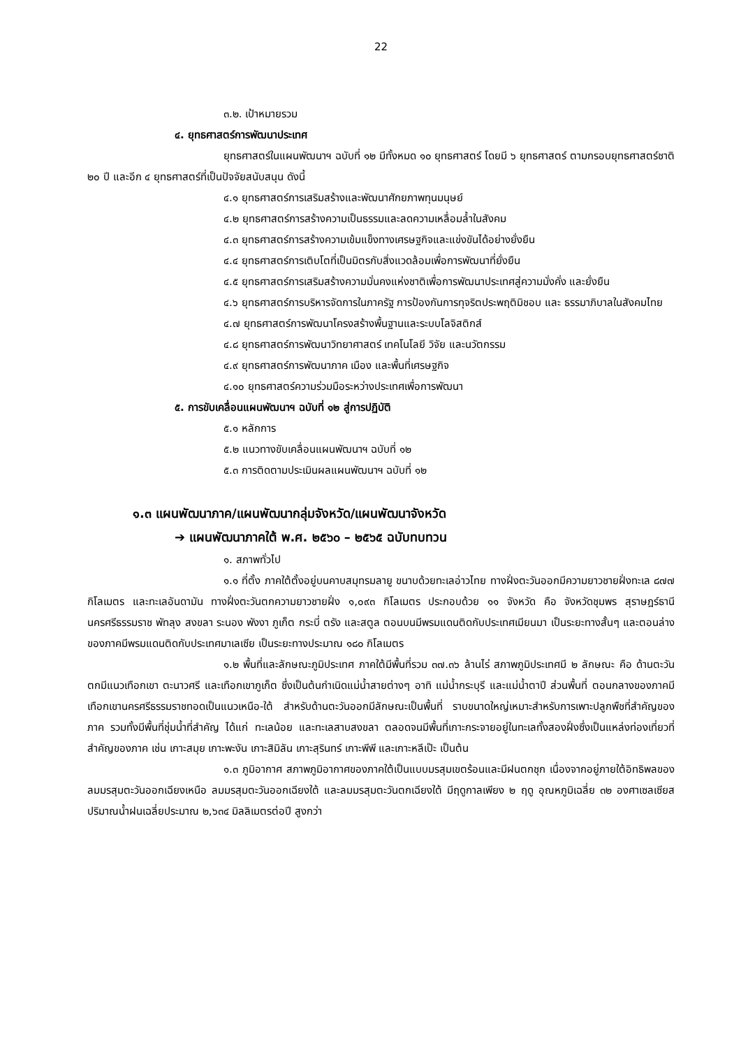22
๓.๒. เป้าหมายรวม
๔. ยุทธศาสตร์การพัฒนาประเทศ
ยุทธศาสตร์ในแผนพัฒนาฯ ฉบับที่ ๑๒ มีทั้งหมด ๑๐ ยุทธศาสตร์ โดยมี ๖ ยุทธศาสตร์ ตามกรอบยุทธศาสตร์ชาติ ๒๐ ปี และอีก ๔ ยุทธศาสตร์ที่เป็นปัจจัยสนับสนุน ดังนี้
๔.๑ ยุทธศาสตร์การเสริมสร้างและพัฒนาศักยภาพทุนมนุษย์
๔.๒ ยุทธศาสตร์การสร้างความเป็นธรรมและลดความเหลื่อมล้ำในสังคม
๔.๓ ยุทธศาสตร์การสร้างความเข้มแข็งทางเศรษฐกิจและแข่งขันได้อย่างยั่งยืน
๔.๔ ยุทธศาสตร์การเติบโตที่เป็นมิตรกับสิ่งแวดล้อมเพื่อการพัฒนาที่ยั่งยืน
๔.๕ ยุทธศาสตร์การเสริมสร้างความมั่นคงแห่งชาติเพื่อการพัฒนาประเทศสู่ความมั่งคั่ง และยั่งยืน
๔.๖ ยุทธศาสตร์การบริหารจัดการในภาครัฐ การป้องกันการทุจริตประพฤติมิชอบ และ ธรรมาภิบาลในสังคมไทย
๔.๗ ยุทธศาสตร์การพัฒนาโครงสร้างพื้นฐานและระบบโลจิสติกส์
๔.๘ ยุทธศาสตร์การพัฒนาวิทยาศาสตร์ เทคโนโลยี วิจัย และนวัตกรรม
๔.๙ ยุทธศาสตร์การพัฒนาภาค เมือง และพื้นที่เศรษฐกิจ
๔.๑๐ ยุทธศาสตร์ความร่วมมือระหว่างประเทศเพื่อการพัฒนา
๕. การขับเคลื่อนแผนพัฒนาฯ ฉบับที่ ๑๒ สู่การปฏิบัติ
๕.๑ หลักการ
๕.๒ แนวทางขับเคลื่อนแผนพัฒนาฯ ฉบับที่ ๑๒
๕.๓ การติดตามประเมินผลแผนพัฒนาฯ ฉบับที่ ๑๒
๑.๓ แผนพัฒนาภาค/แผนพัฒนากลุ่มจังหวัด/แผนพัฒนาจังหวัด
➔ แผนพัฒนาภาคใต้ พ.ศ. ๒๕๖๐ – ๒๕๖๕ ฉบับทบทวน
๑. สภาพทั่วไป
๑.๑ ที่ตั้ง ภาคใต้ตั้งอยู่บนคาบสมุทรมลายู ขนาบด้วยทะเลอ่าวไทย ทางฝั่งตะวันออกมีความยาวชายฝั่งทะเล ๘๗๗ กิโลเมตร และทะเลอันดามัน ทางฝั่งตะวันตกความยาวชายฝั่ง ๑,๐๙๓ กิโลเมตร ประกอบด้วย ๑๑ จังหวัด คือ จังหวัดชุมพร สุราษฎร์ธานี นครศรีธรรมราช พัทลุง สงขลา ระนอง พังงา ภูเก็ต กระบี่ ตรัง และสตูล ตอนบนมีพรมแดนติดกับประเทศเมียนมา เป็นระยะทางสั้นๆ และตอนล่างของภาคมีพรมแดนติดกับประเทศมาเลเซีย เป็นระยะทางประมาณ ๑๘๐ กิโลเมตร
๑.๒ พื้นที่และลักษณะภูมิประเทศ ภาคใต้มีพื้นที่รวม ๓๗.๓๖ ล้านไร่ สภาพภูมิประเทศมี ๒ ลักษณะ คือ ด้านตะวันตกมีแนวเทือกเขา ตะนาวศรี และเทือกเขาภูเก็ต ซึ่งเป็นต้นกำเนิดแม่น้ำสายต่างๆ อาทิ แม่น้ำกระบุรี และแม่น้ำตาปี ส่วนพื้นที่ ตอนกลางของภาคมีเทือกเขานครศรีธรรมราชทอดเป็นแนวเหนือ-ใต้ สำหรับด้านตะวันออกมีลักษณะเป็นพื้นที่ ราบขนาดใหญ่เหมาะสำหรับการเพาะปลูกพืชที่สำคัญของภาค รวมทั้งมีพื้นที่ชุ่มน้ำที่สำคัญ ได้แก่ ทะเลน้อย และทะเลสาบสงขลา ตลอดจนมีพื้นที่เกาะกระจายอยู่ในทะเลทั้งสองฝั่งซึ่งเป็นแหล่งท่องเที่ยวที่สำคัญของภาค เช่น เกาะสมุย เกาะพะงัน เกาะสิมิลัน เกาะสุรินทร์ เกาะพีพี และเกาะหลีเป๊ะ เป็นต้น
๑.๓ ภูมิอากาศ สภาพภูมิอากาศของภาคใต้เป็นแบบมรสุมเขตร้อนและมีฝนตกชุก เนื่องจากอยู่ภายใต้อิทธิพลของลมมรสุมตะวันออกเฉียงเหนือ ลมมรสุมตะวันออกเฉียงใต้ และลมมรสุมตะวันตกเฉียงใต้ มีฤดูกาลเพียง ๒ ฤดู อุณหภูมิเฉลี่ย ๓๒ องศาเซลเซียส ปริมาณน้ำฝนเฉลี่ยประมาณ ๒,๖๓๔ มิลลิเมตรต่อปี สูงกว่า